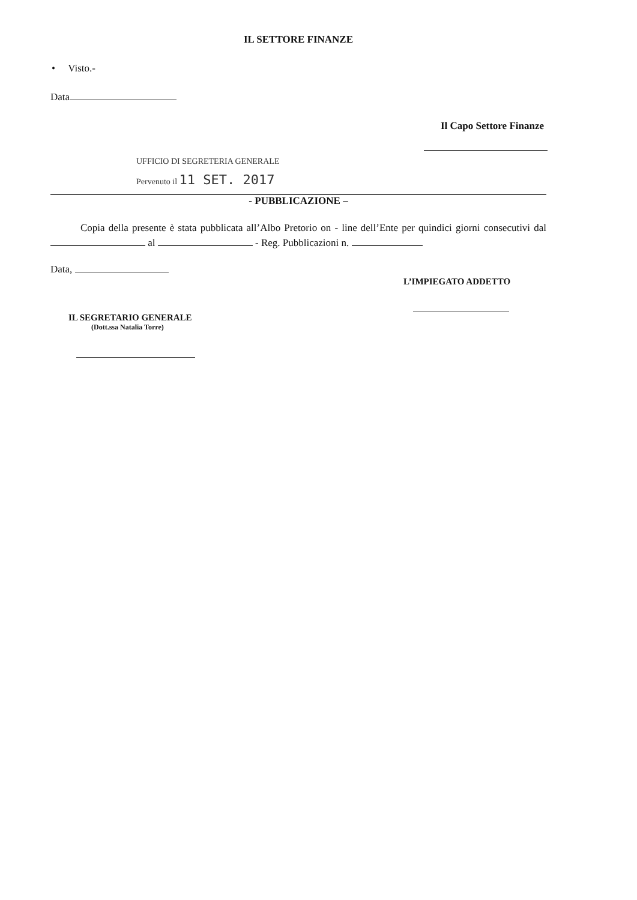IL SETTORE FINANZE
• Visto.-
Data
Il Capo Settore Finanze
UFFICIO DI SEGRETERIA GENERALE
Pervenuto il 11 SET. 2017
- PUBBLICAZIONE –
Copia della presente è stata pubblicata all’Albo Pretorio on - line dell’Ente per quindici giorni consecutivi dal al - Reg. Pubblicazioni n.
Data,
L’IMPIEGATO ADDETTO
IL SEGRETARIO GENERALE
(Dott.ssa Natalia Torre)